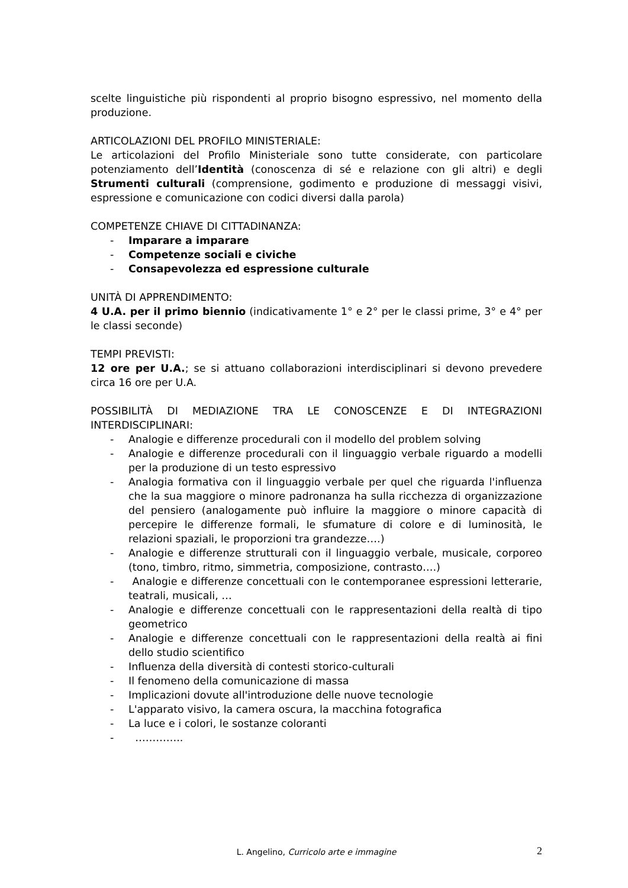scelte linguistiche più rispondenti al proprio bisogno espressivo, nel momento della produzione.
ARTICOLAZIONI DEL PROFILO MINISTERIALE:
Le articolazioni del Profilo Ministeriale sono tutte considerate, con particolare potenziamento dell’Identità (conoscenza di sé e relazione con gli altri) e degli Strumenti culturali (comprensione, godimento e produzione di messaggi visivi, espressione e comunicazione con codici diversi dalla parola)
COMPETENZE CHIAVE DI CITTADINANZA:
- Imparare a imparare
- Competenze sociali e civiche
- Consapevolezza ed espressione culturale
UNITÀ DI APPRENDIMENTO:
4 U.A. per il primo biennio (indicativamente 1° e 2° per le classi prime, 3° e 4° per le classi seconde)
TEMPI PREVISTI:
12 ore per U.A.; se si attuano collaborazioni interdisciplinari si devono prevedere circa 16 ore per U.A.
POSSIBILITÀ DI MEDIAZIONE TRA LE CONOSCENZE E DI INTEGRAZIONI INTERDISCIPLINARI:
- Analogie e differenze procedurali con il modello del problem solving
- Analogie e differenze procedurali con il linguaggio verbale riguardo a modelli per la produzione di un testo espressivo
- Analogia formativa con il linguaggio verbale per quel che riguarda l'influenza che la sua maggiore o minore padronanza ha sulla ricchezza di organizzazione del pensiero (analogamente può influire la maggiore o minore capacità di percepire le differenze formali, le sfumature di colore e di luminosità, le relazioni spaziali, le proporzioni tra grandezze….)
- Analogie e differenze strutturali con il linguaggio verbale, musicale, corporeo (tono, timbro, ritmo, simmetria, composizione, contrasto….)
- Analogie e differenze concettuali con le contemporanee espressioni letterarie, teatrali, musicali, …
- Analogie e differenze concettuali con le rappresentazioni della realtà di tipo geometrico
- Analogie e differenze concettuali con le rappresentazioni della realtà ai fini dello studio scientifico
- Influenza della diversità di contesti storico-culturali
- Il fenomeno della comunicazione di massa
- Implicazioni dovute all'introduzione delle nuove tecnologie
- L'apparato visivo, la camera oscura, la macchina fotografica
- La luce e i colori, le sostanze coloranti
- …………..
L. Angelino, Curricolo arte e immagine 2